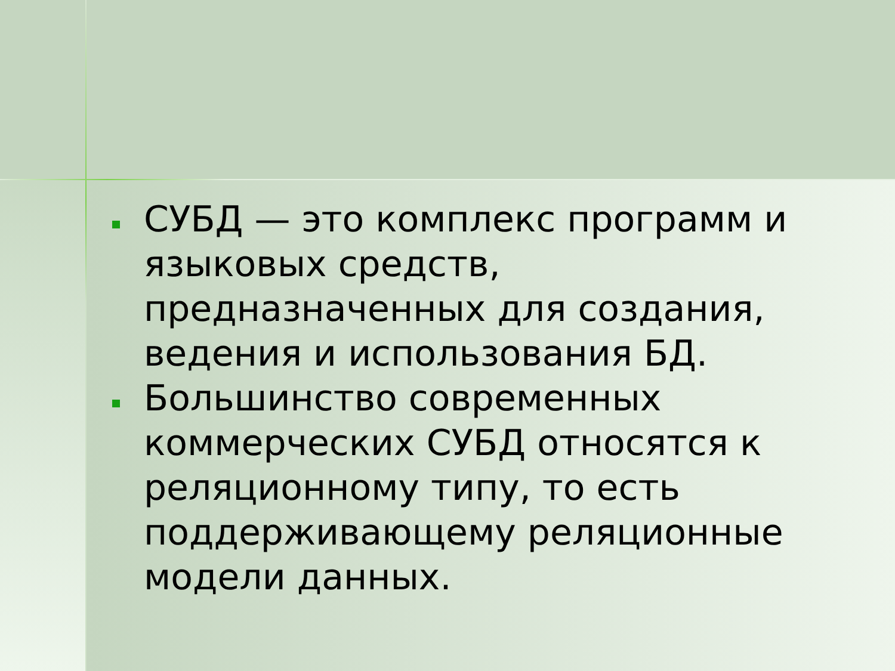СУБД — это комплекс программ и языковых средств, предназначенных для создания, ведения и использования БД.
Большинство современных коммерческих СУБД относятся к реляционному типу, то есть поддерживающему реляционные модели данных.